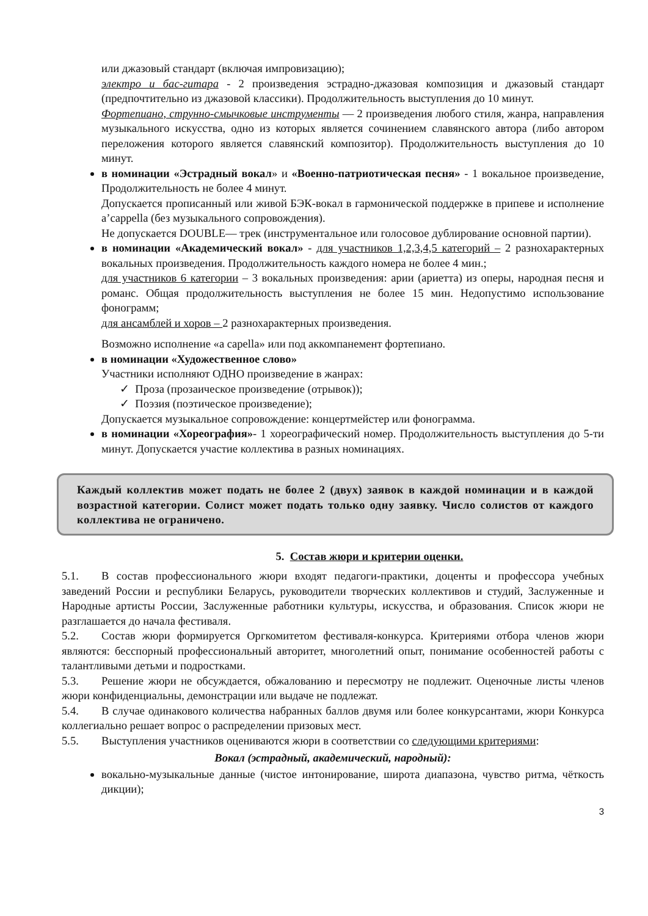или джазовый стандарт (включая импровизацию);
электро и бас-гитара - 2 произведения эстрадно-джазовая композиция и джазовый стандарт (предпочтительно из джазовой классики). Продолжительность выступления до 10 минут.
Фортепиано, струнно-смычковые инструменты — 2 произведения любого стиля, жанра, направления музыкального искусства, одно из которых является сочинением славянского автора (либо автором переложения которого является славянский композитор). Продолжительность выступления до 10 минут.
в номинации «Эстрадный вокал» и «Военно-патриотическая песня» - 1 вокальное произведение, Продолжительность не более 4 минут.
Допускается прописанный или живой БЭК-вокал в гармонической поддержке в припеве и исполнение a’cappella (без музыкального сопровождения).
Не допускается DOUBLE— трек (инструментальное или голосовое дублирование основной партии).
в номинации «Академический вокал» - для участников 1,2,3,4,5 категорий – 2 разнохарактерных вокальных произведения. Продолжительность каждого номера не более 4 мин.;
для участников 6 категории – 3 вокальных произведения: арии (ариетта) из оперы, народная песня и романс. Общая продолжительность выступления не более 15 мин. Недопустимо использование фонограмм;
для ансамблей и хоров – 2 разнохарактерных произведения.
Возможно исполнение «а capella» или под аккомпанемент фортепиано.
в номинации «Художественное слово»
Участники исполняют ОДНО произведение в жанрах:
✓ Проза (прозаическое произведение (отрывок));
✓ Поэзия (поэтическое произведение);
Допускается музыкальное сопровождение: концертмейстер или фонограмма.
в номинации «Хореография»- 1 хореографический номер. Продолжительность выступления до 5-ти минут. Допускается участие коллектива в разных номинациях.
Каждый коллектив может подать не более 2 (двух) заявок в каждой номинации и в каждой возрастной категории. Солист может подать только одну заявку. Число солистов от каждого коллектива не ограничено.
5. Состав жюри и критерии оценки.
5.1. В состав профессионального жюри входят педагоги-практики, доценты и профессора учебных заведений России и республики Беларусь, руководители творческих коллективов и студий, Заслуженные и Народные артисты России, Заслуженные работники культуры, искусства, и образования. Список жюри не разглашается до начала фестиваля.
5.2. Состав жюри формируется Оргкомитетом фестиваля-конкурса. Критериями отбора членов жюри являются: бесспорный профессиональный авторитет, многолетний опыт, понимание особенностей работы с талантливыми детьми и подростками.
5.3. Решение жюри не обсуждается, обжалованию и пересмотру не подлежит. Оценочные листы членов жюри конфиденциальны, демонстрации или выдаче не подлежат.
5.4. В случае одинакового количества набранных баллов двумя или более конкурсантами, жюри Конкурса коллегиально решает вопрос о распределении призовых мест.
5.5. Выступления участников оцениваются жюри в соответствии со следующими критериями:
Вокал (эстрадный, академический, народный):
вокально-музыкальные данные (чистое интонирование, широта диапазона, чувство ритма, чёткость дикции);
3